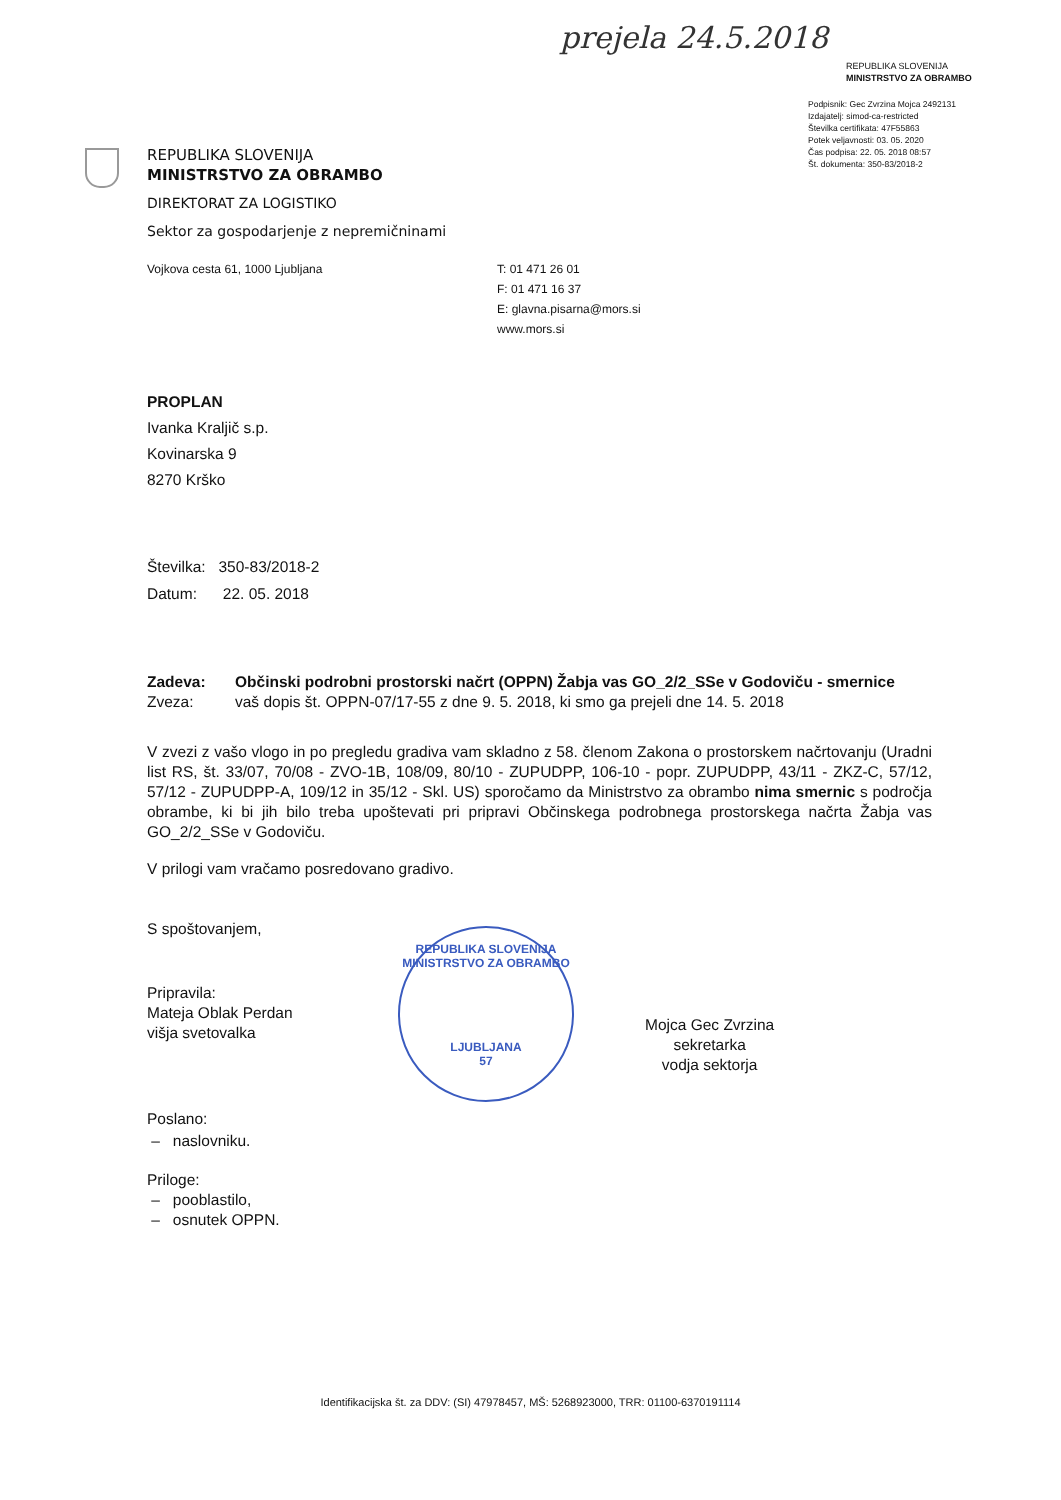prejela 24.5.2018
REPUBLIKA SLOVENIJA
MINISTRSTVO ZA OBRAMBO
Podpisnik: Gec Zvrzina Mojca 2492131
Izdajatelj: simod-ca-restricted
Številka certifikata: 47F55863
Potek veljavnosti: 03. 05. 2020
Čas podpisa: 22. 05. 2018 08:57
Št. dokumenta: 350-83/2018-2
REPUBLIKA SLOVENIJA
MINISTRSTVO ZA OBRAMBO
DIREKTORAT ZA LOGISTIKO
Sektor za gospodarjenje z nepremičninami
Vojkova cesta 61, 1000 Ljubljana T: 01 471 26 01
F: 01 471 16 37
E: glavna.pisarna@mors.si
www.mors.si
PROPLAN
Ivanka Kraljič s.p.
Kovinarska 9
8270 Krško
Številka: 350-83/2018-2
Datum: 22. 05. 2018
Zadeva: Občinski podrobni prostorski načrt (OPPN) Žabja vas GO_2/2_SSe v Godoviču - smernice
Zveza: vaš dopis št. OPPN-07/17-55 z dne 9. 5. 2018, ki smo ga prejeli dne 14. 5. 2018
V zvezi z vašo vlogo in po pregledu gradiva vam skladno z 58. členom Zakona o prostorskem načrtovanju (Uradni list RS, št. 33/07, 70/08 - ZVO-1B, 108/09, 80/10 - ZUPUDPP, 106-10 - popr. ZUPUDPP, 43/11 - ZKZ-C, 57/12, 57/12 - ZUPUDPP-A, 109/12 in 35/12 - Skl. US) sporočamo da Ministrstvo za obrambo nima smernic s področja obrambe, ki bi jih bilo treba upoštevati pri pripravi Občinskega podrobnega prostorskega načrta Žabja vas GO_2/2_SSe v Godoviču.
V prilogi vam vračamo posredovano gradivo.
S spoštovanjem,
Pripravila:
Mateja Oblak Perdan
višja svetovalka
Poslano:
– naslovniku.
Priloge:
– pooblastilo,
– osnutek OPPN.
REPUBLIKA SLOVENIJA
MINISTRSTVO ZA OBRAMBO
LJUBLJANA
57
Mojca Gec Zvrzina
sekretarka
vodja sektorja
Identifikacijska št. za DDV: (SI) 47978457, MŠ: 5268923000, TRR: 01100-6370191114